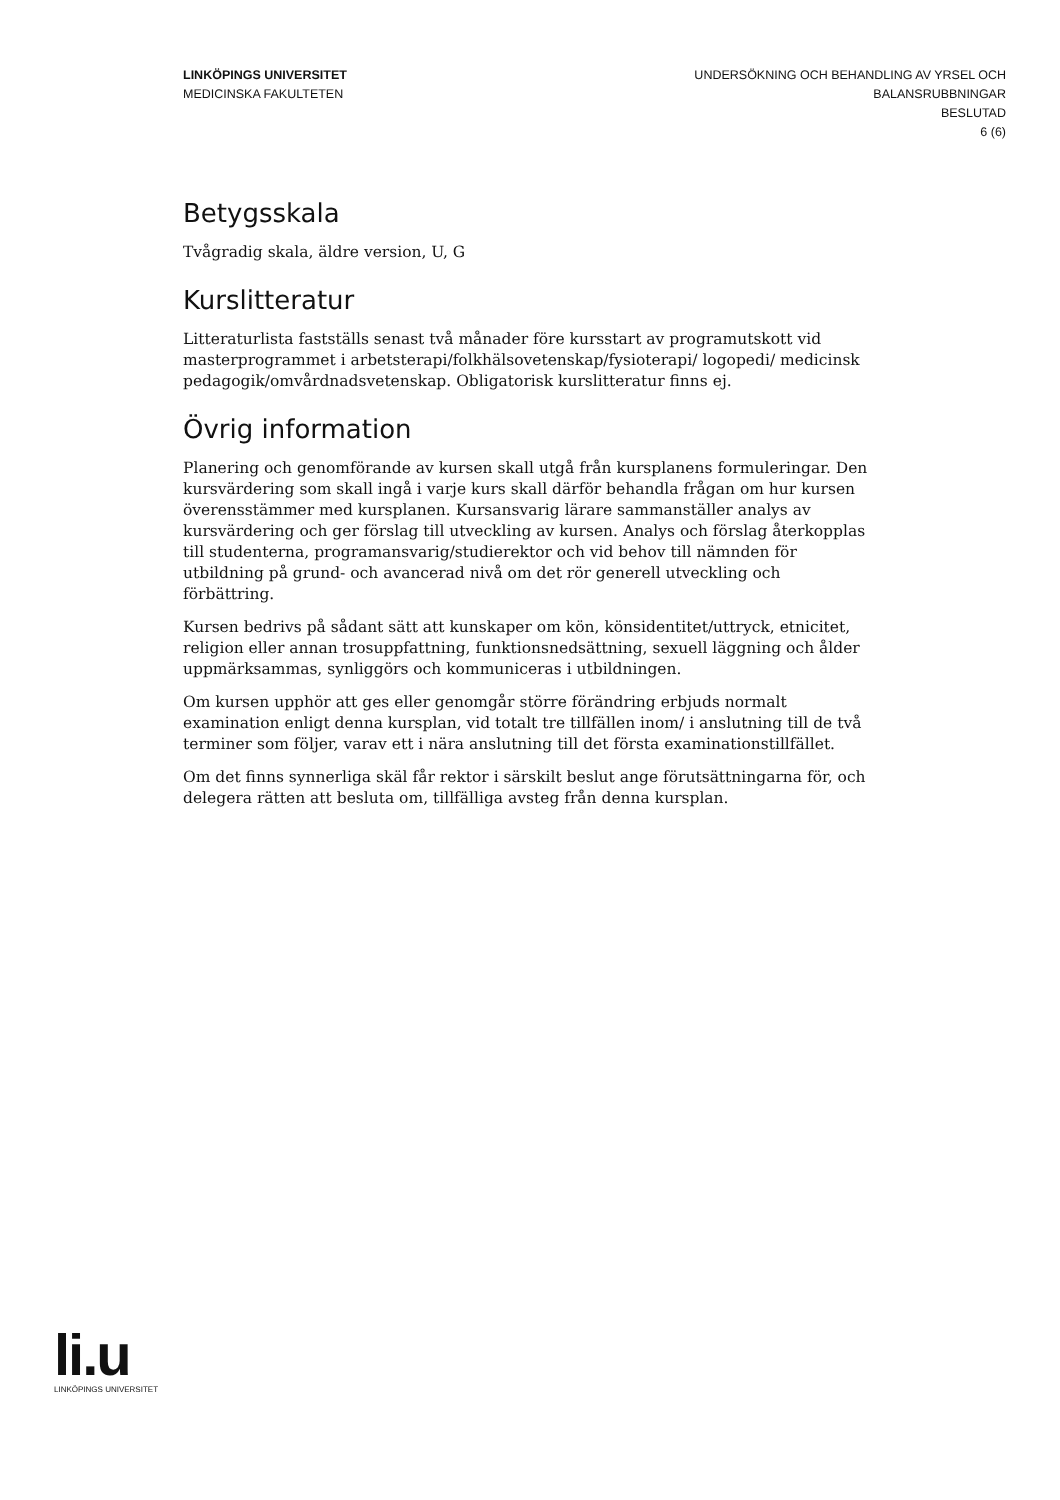LINKÖPINGS UNIVERSITET
MEDICINSKA FAKULTETEN
UNDERSÖKNING OCH BEHANDLING AV YRSEL OCH
BALANSRUBBNINGAR
BESLUTAD
6 (6)
Betygsskala
Tvågradig skala, äldre version, U, G
Kurslitteratur
Litteraturlista fastställs senast två månader före kursstart av programutskott vid masterprogrammet i arbetsterapi/folkhälsovetenskap/fysioterapi/ logopedi/ medicinsk pedagogik/omvårdnadsvetenskap. Obligatorisk kurslitteratur finns ej.
Övrig information
Planering och genomförande av kursen skall utgå från kursplanens formuleringar. Den kursvärdering som skall ingå i varje kurs skall därför behandla frågan om hur kursen överensstämmer med kursplanen. Kursansvarig lärare sammanställer analys av kursvärdering och ger förslag till utveckling av kursen. Analys och förslag återkopplas till studenterna, programansvarig/studierektor och vid behov till nämnden för utbildning på grund- och avancerad nivå om det rör generell utveckling och förbättring.
Kursen bedrivs på sådant sätt att kunskaper om kön, könsidentitet/uttryck, etnicitet, religion eller annan trosuppfattning, funktionsnedsättning, sexuell läggning och ålder uppmärksammas, synliggörs och kommuniceras i utbildningen.
Om kursen upphör att ges eller genomgår större förändring erbjuds normalt examination enligt denna kursplan, vid totalt tre tillfällen inom/ i anslutning till de två terminer som följer, varav ett i nära anslutning till det första examinationstillfället.
Om det finns synnerliga skäl får rektor i särskilt beslut ange förutsättningarna för, och delegera rätten att besluta om, tillfälliga avsteg från denna kursplan.
li.u
LINKÖPINGS UNIVERSITET